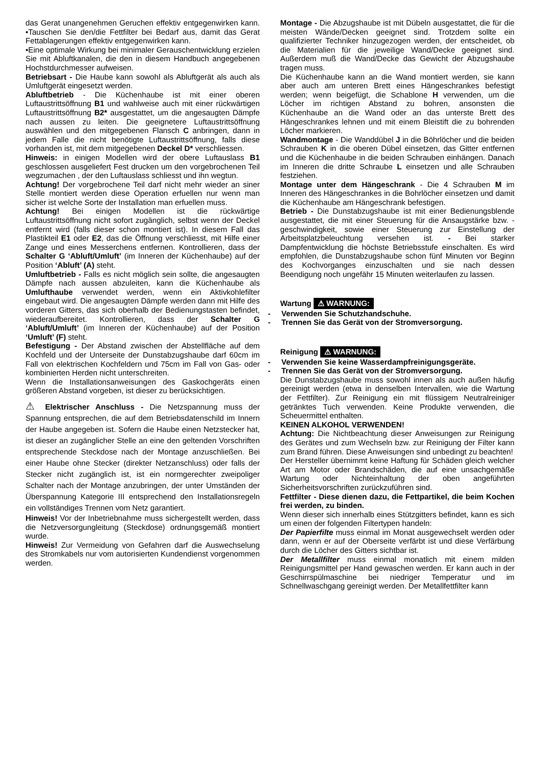das Gerat unangenehmen Geruchen effektiv entgegenwirken kann. •Tauschen Sie den/die Fettfilter bei Bedarf aus, damit das Gerat Fettablagerungen effektiv entgegenwirken kann.
•Eine optimale Wirkung bei minimaler Gerauschentwicklung erzielen Sie mit Abluftkanalen, die den in diesem Handbuch angegebenen Hochstdurchmesser aufweisen.
Betriebsart - Die Haube kann sowohl als Abluftgerät als auch als Umluftgerät eingesetzt werden.
Abluftbetrieb - Die Küchenhaube ist mit einer oberen Luftaustrittsöffnung B1 und wahlweise auch mit einer rückwärtigen Luftaustrittsöffnung B2* ausgestattet, um die angesaugten Dämpfe nach aussen zu leiten. Die geeignetere Luftaustrittsöffnung auswählen und den mitgegebenen Flansch C anbringen, dann in jedem Falle die nicht benötigte Luftaustrittsöffnung, falls diese vorhanden ist, mit dem mitgegebenen Deckel D* verschliessen.
Hinweis: in einigen Modellen wird der obere Luftauslass B1 geschlossen ausgeliefert Fest drucken um den vorgebrochenen Teil wegzumachen , der den Luftauslass schliesst und ihn wegtun.
Achtung! Der vorgebrochene Teil darf nicht mehr wieder an siner Stelle montiert werden diese Operation erfuellen nur wenn man sicher ist welche Sorte der Installation man erfuellen muss.
Achtung! Bei einigen Modellen ist die rückwärtige Luftaustrittsöffnung nicht sofort zugänglich, selbst wenn der Deckel entfernt wird (falls dieser schon montiert ist). In diesem Fall das Plastikteil E1 oder E2, das die Öffnung verschliesst, mit Hilfe einer Zange und eines Messerchens entfernen. Kontrollieren, dass der Schalter G ‘Abluft/Umluft’ (im Inneren der Küchenhaube) auf der Position ‘Abluft’ (A) steht.
Umluftbetrieb - Falls es nicht möglich sein sollte, die angesaugten Dämpfe nach aussen abzuleiten, kann die Küchenhaube als Umlufthaube verwendet werden, wenn ein Aktivkohlefilter eingebaut wird. Die angesaugten Dämpfe werden dann mit Hilfe des vorderen Gitters, das sich oberhalb der Bedienungstasten befindet, wiederaufbereitet. Kontrollieren, dass der Schalter G ‘Abluft/Umluft’ (im Inneren der Küchenhaube) auf der Position ‘Umluft’ (F) steht.
Befestigung - Der Abstand zwischen der Abstellfläche auf dem Kochfeld und der Unterseite der Dunstabzugshaube darf 60cm im Fall von elektrischen Kochfeldern und 75cm im Fall von Gas- oder kombinierten Herden nicht unterschreiten.
Wenn die Installationsanweisungen des Gaskochgeräts einen größeren Abstand vorgeben, ist dieser zu berücksichtigen.
⚠ Elektrischer Anschluss - Die Netzspannung muss der Spannung entsprechen, die auf dem Betriebsdatenschild im Innern der Haube angegeben ist. Sofern die Haube einen Netzstecker hat, ist dieser an zugänglicher Stelle an eine den geltenden Vorschriften entsprechende Steckdose nach der Montage anzuschließen. Bei einer Haube ohne Stecker (direkter Netzanschluss) oder falls der Stecker nicht zugänglich ist, ist ein normgerechter zweipoliger Schalter nach der Montage anzubringen, der unter Umständen der Überspannung Kategorie III entsprechend den Installationsregeln ein vollständiges Trennen vom Netz garantiert.
Hinweis! Vor der Inbetriebnahme muss sichergestellt werden, dass die Netzversorgungleitung (Steckdose) ordnungsgemäß montiert wurde.
Hinweis! Zur Vermeidung von Gefahren darf die Auswechselung des Stromkabels nur vom autorisierten Kundendienst vorgenommen werden.
Montage - Die Abzugshaube ist mit Dübeln ausgestattet, die für die meisten Wände/Decken geeignet sind. Trotzdem sollte ein qualifizierter Techniker hinzugezogen werden, der entscheidet, ob die Materialien für die jeweilige Wand/Decke geeignet sind. Außerdem muß die Wand/Decke das Gewicht der Abzugshaube tragen muss.
Die Küchenhaube kann an die Wand montiert werden, sie kann aber auch am unteren Brett eines Hängeschrankes befestigt werden; wenn beigefügt, die Schablone H verwenden, um die Löcher im richtigen Abstand zu bohren, ansonsten die Küchenhaube an die Wand oder an das unterste Brett des Hängeschrankes lehnen und mit einem Bleistift die zu bohrenden Löcher markieren.
Wandmontage - Die Wanddübel J in die Böhrlöcher und die beiden Schrauben K in die oberen Dübel einsetzen, das Gitter entfernen und die Küchenhaube in die beiden Schrauben einhängen. Danach im Inneren die dritte Schraube L einsetzen und alle Schrauben festziehen.
Montage unter dem Hängeschrank - Die 4 Schrauben M im Inneren des Hängeschrankes in die Bohrlöcher einsetzen und damit die Küchenhaube am Hängeschrank befestigen.
Betrieb - Die Dunstabzugshaube ist mit einer Bedienungsblende ausgestattet, die mit einer Steuerung für die Ansaugstärke bzw. -geschwindigkeit, sowie einer Steuerung zur Einstellung der Arbeitsplatzbeleuchtung versehen ist. - Bei starker Dampfentwicklung die höchste Betriebsstufe einschalten. Es wird empfohlen, die Dunstabzugshaube schon fünf Minuten vor Beginn des Kochvorganges einzuschalten und sie nach dessen Beendigung noch ungefähr 15 Minuten weiterlaufen zu lassen.
Wartung ⚠ WARNUNG:
- Verwenden Sie Schutzhandschuhe.
- Trennen Sie das Gerät von der Stromversorgung.
Reinigung ⚠ WARNUNG:
- Verwenden Sie keine Wasserdampfreinigungsgeräte.
- Trennen Sie das Gerät von der Stromversorgung.
Die Dunstabzugshaube muss sowohl innen als auch außen häufig gereinigt werden (etwa in denselben Intervallen, wie die Wartung der Fettfilter). Zur Reinigung ein mit flüssigem Neutralreiniger getränktes Tuch verwenden. Keine Produkte verwenden, die Scheuermittel enthalten.
KEINEN ALKOHOL VERWENDEN!
Achtung: Die Nichtbeachtung dieser Anweisungen zur Reinigung des Gerätes und zum Wechseln bzw. zur Reinigung der Filter kann zum Brand führen. Diese Anweisungen sind unbedingt zu beachten!
Der Hersteller übernimmt keine Haftung für Schäden gleich welcher Art am Motor oder Brandschäden, die auf eine unsachgemäße Wartung oder Nichteinhaltung der oben angeführten Sicherheitsvorschriften zurückzuführen sind.
Fettfilter - Diese dienen dazu, die Fettpartikel, die beim Kochen frei werden, zu binden.
Wenn dieser sich innerhalb eines Stützgitters befindet, kann es sich um einen der folgenden Filtertypen handeln:
Der Papierfilte muss einmal im Monat ausgewechselt werden oder dann, wenn er auf der Oberseite verfärbt ist und diese Verfärbung durch die Löcher des Gitters sichtbar ist.
Der Metallfilter muss einmal monatlich mit einem milden Reinigungsmittel per Hand gewaschen werden. Er kann auch in der Geschirrspülmaschine bei niedriger Temperatur und im Schnellwaschgang gereinigt werden. Der Metallfettfilter kann